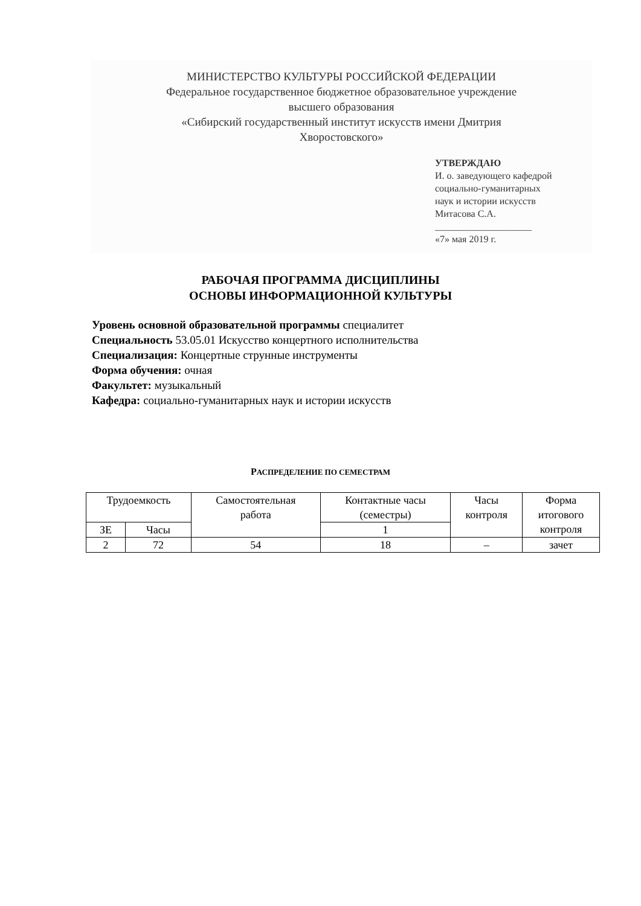МИНИСТЕРСТВО КУЛЬТУРЫ РОССИЙСКОЙ ФЕДЕРАЦИИ
Федеральное государственное бюджетное образовательное учреждение
высшего образования
«Сибирский государственный институт искусств имени Дмитрия
Хворостовского»
УТВЕРЖДАЮ
И. о. заведующего кафедрой
социально-гуманитарных
наук и истории искусств
Митасова С.А.
____________________
«7» мая 2019 г.
РАБОЧАЯ ПРОГРАММА ДИСЦИПЛИНЫ
ОСНОВЫ ИНФОРМАЦИОННОЙ КУЛЬТУРЫ
Уровень основной образовательной программы специалитет
Специальность 53.05.01 Искусство концертного исполнительства
Специализация: Концертные струнные инструменты
Форма обучения: очная
Факультет: музыкальный
Кафедра: социально-гуманитарных наук и истории искусств
РАСПРЕДЕЛЕНИЕ ПО СЕМЕСТРАМ
| Трудоемкость | | Самостоятельная работа | Контактные часы (семестры) | Часы контроля | Форма итогового контроля |
| --- | --- | --- | --- | --- | --- |
| ЗЕ | Часы | | 1 | | |
| 2 | 72 | 54 | 18 | – | зачет |